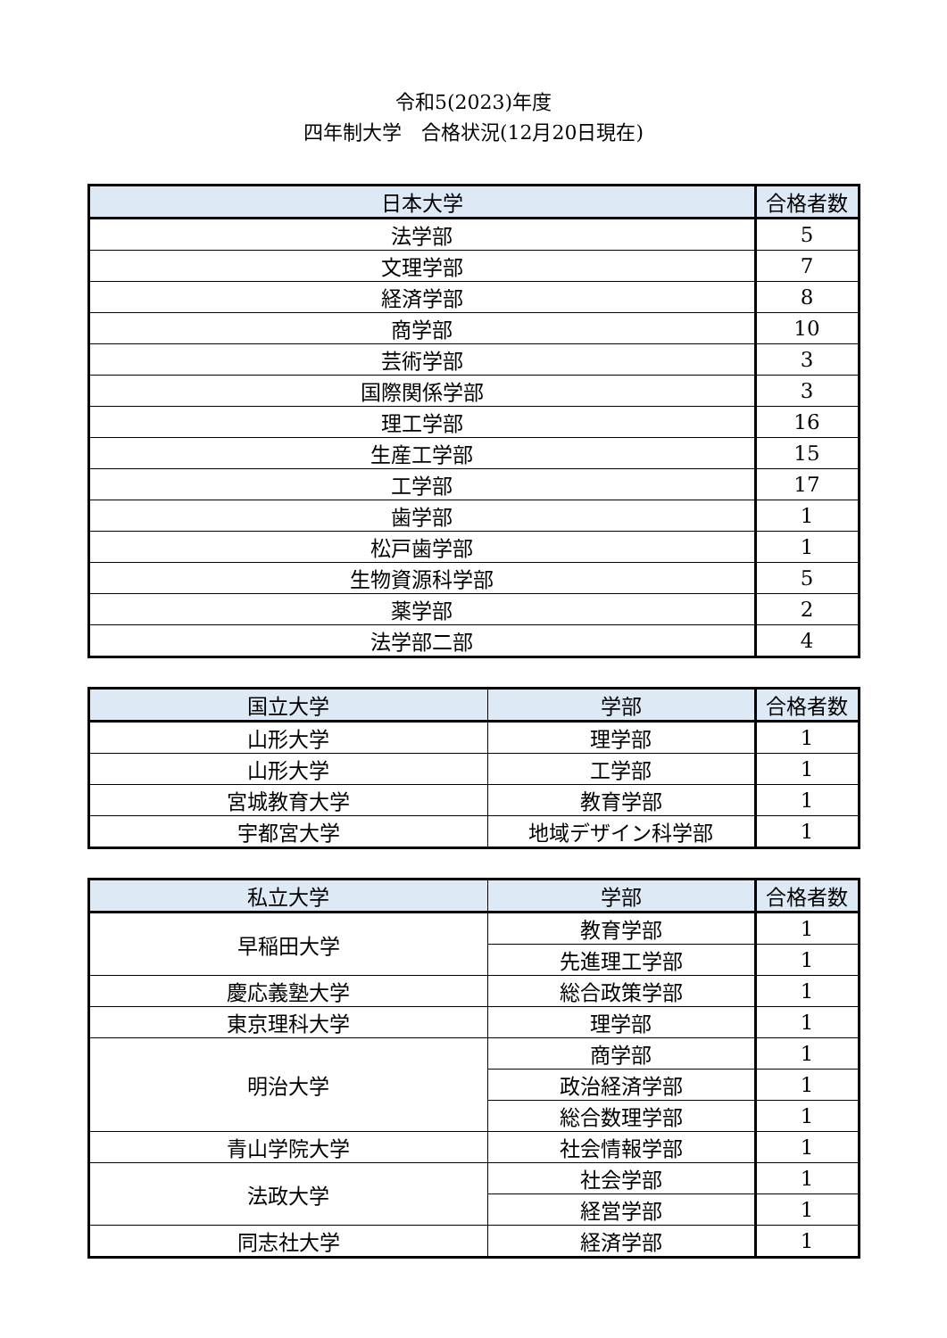令和5(2023)年度
四年制大学　合格状況(12月20日現在)
| 日本大学 | 合格者数 |
| --- | --- |
| 法学部 | 5 |
| 文理学部 | 7 |
| 経済学部 | 8 |
| 商学部 | 10 |
| 芸術学部 | 3 |
| 国際関係学部 | 3 |
| 理工学部 | 16 |
| 生産工学部 | 15 |
| 工学部 | 17 |
| 歯学部 | 1 |
| 松戸歯学部 | 1 |
| 生物資源科学部 | 5 |
| 薬学部 | 2 |
| 法学部二部 | 4 |
| 国立大学 | 学部 | 合格者数 |
| --- | --- | --- |
| 山形大学 | 理学部 | 1 |
| 山形大学 | 工学部 | 1 |
| 宮城教育大学 | 教育学部 | 1 |
| 宇都宮大学 | 地域デザイン科学部 | 1 |
| 私立大学 | 学部 | 合格者数 |
| --- | --- | --- |
| 早稲田大学 | 教育学部 | 1 |
| | 先進理工学部 | 1 |
| 慶応義塾大学 | 総合政策学部 | 1 |
| 東京理科大学 | 理学部 | 1 |
| 明治大学 | 商学部 | 1 |
| | 政治経済学部 | 1 |
| | 総合数理学部 | 1 |
| 青山学院大学 | 社会情報学部 | 1 |
| 法政大学 | 社会学部 | 1 |
| | 経営学部 | 1 |
| 同志社大学 | 経済学部 | 1 |